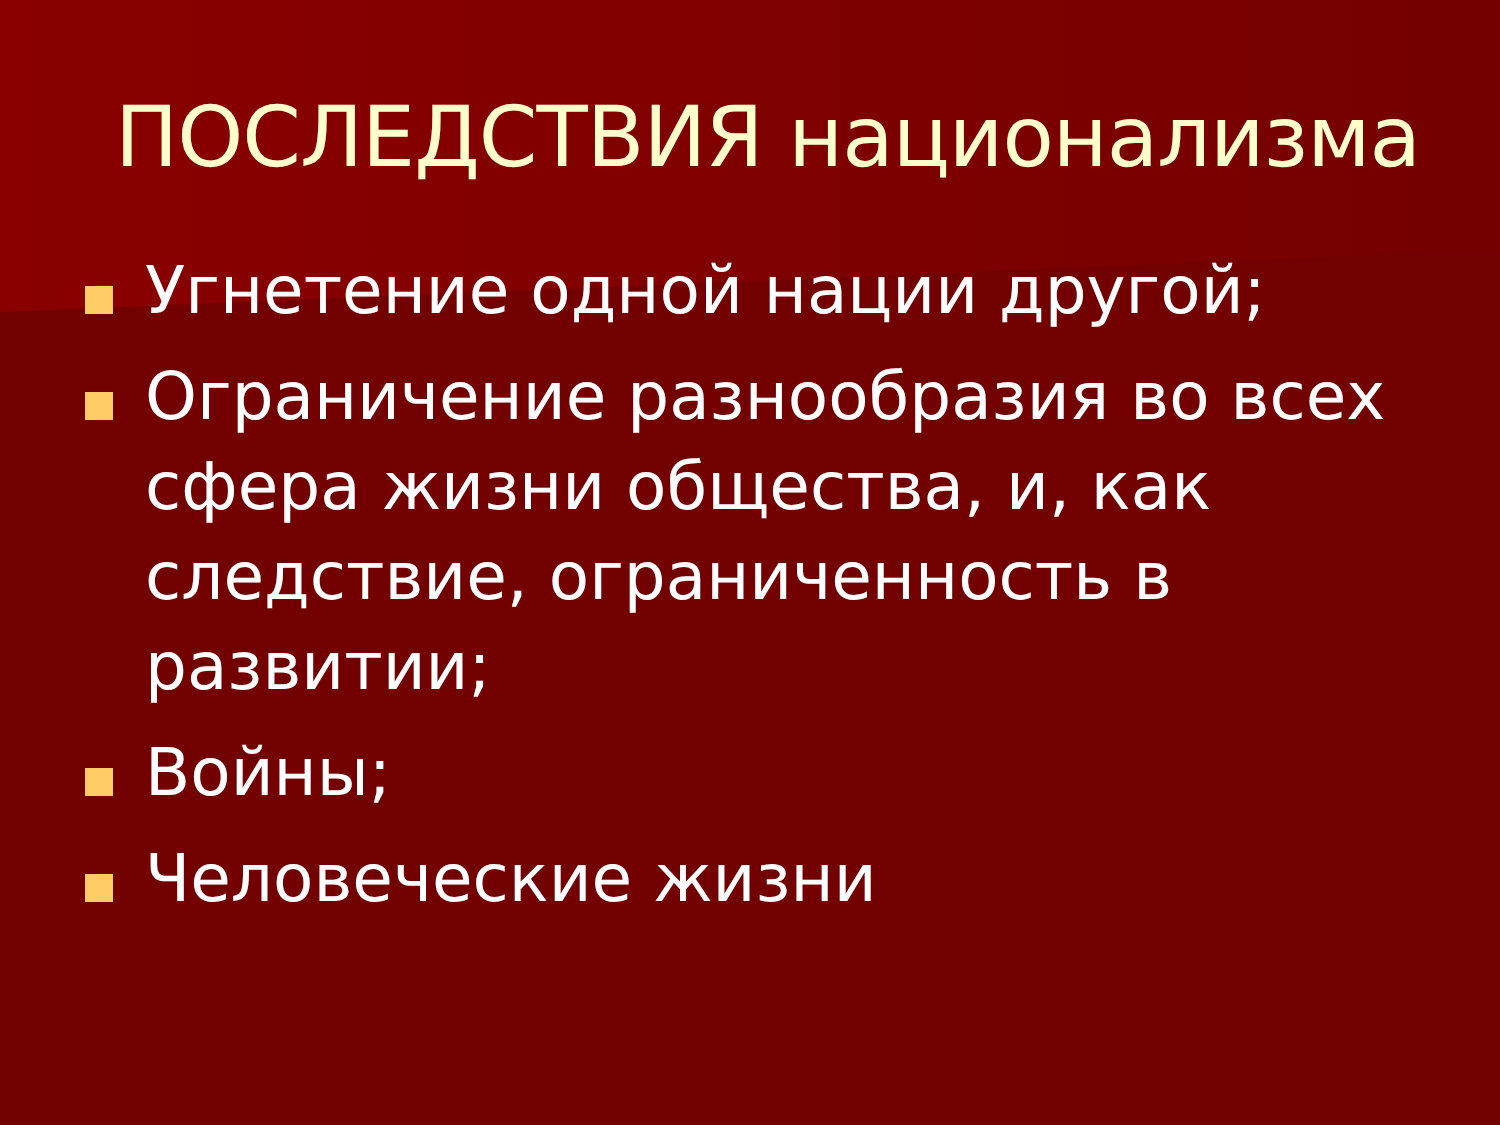ПОСЛЕДСТВИЯ национализма
Угнетение одной нации другой;
Ограничение разнообразия во всех сфера жизни общества, и, как следствие, ограниченность в развитии;
Войны;
Человеческие жизни